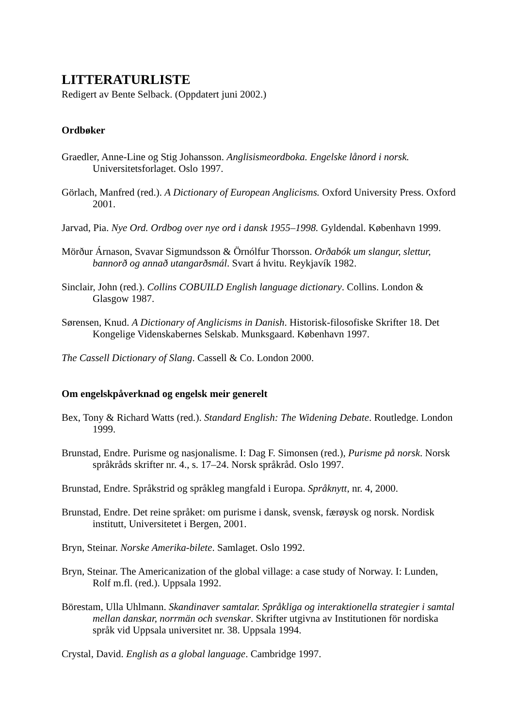LITTERATURLISTE
Redigert av Bente Selback. (Oppdatert juni 2002.)
Ordbøker
Graedler, Anne-Line og Stig Johansson. Anglisismeordboka. Engelske lånord i norsk. Universitetsforlaget. Oslo 1997.
Görlach, Manfred (red.). A Dictionary of European Anglicisms. Oxford University Press. Oxford 2001.
Jarvad, Pia. Nye Ord. Ordbog over nye ord i dansk 1955–1998. Gyldendal. København 1999.
Mörður Árnason, Svavar Sigmundsson & Örnólfur Thorsson. Orðabók um slangur, slettur, bannorð og annað utangarðsmál. Svart á hvitu. Reykjavík 1982.
Sinclair, John (red.). Collins COBUILD English language dictionary. Collins. London & Glasgow 1987.
Sørensen, Knud. A Dictionary of Anglicisms in Danish. Historisk-filosofiske Skrifter 18. Det Kongelige Videnskabernes Selskab. Munksgaard. København 1997.
The Cassell Dictionary of Slang. Cassell & Co. London 2000.
Om engelskpåverknad og engelsk meir generelt
Bex, Tony & Richard Watts (red.). Standard English: The Widening Debate. Routledge. London 1999.
Brunstad, Endre. Purisme og nasjonalisme. I: Dag F. Simonsen (red.), Purisme på norsk. Norsk språkråds skrifter nr. 4., s. 17–24. Norsk språkråd. Oslo 1997.
Brunstad, Endre. Språkstrid og språkleg mangfald i Europa. Språknytt, nr. 4, 2000.
Brunstad, Endre. Det reine språket: om purisme i dansk, svensk, færøysk og norsk. Nordisk institutt, Universitetet i Bergen, 2001.
Bryn, Steinar. Norske Amerika-bilete. Samlaget. Oslo 1992.
Bryn, Steinar. The Americanization of the global village: a case study of Norway. I: Lunden, Rolf m.fl. (red.). Uppsala 1992.
Börestam, Ulla Uhlmann. Skandinaver samtalar. Språkliga og interaktionella strategier i samtal mellan danskar, norrmän och svenskar. Skrifter utgivna av Institutionen för nordiska språk vid Uppsala universitet nr. 38. Uppsala 1994.
Crystal, David. English as a global language. Cambridge 1997.